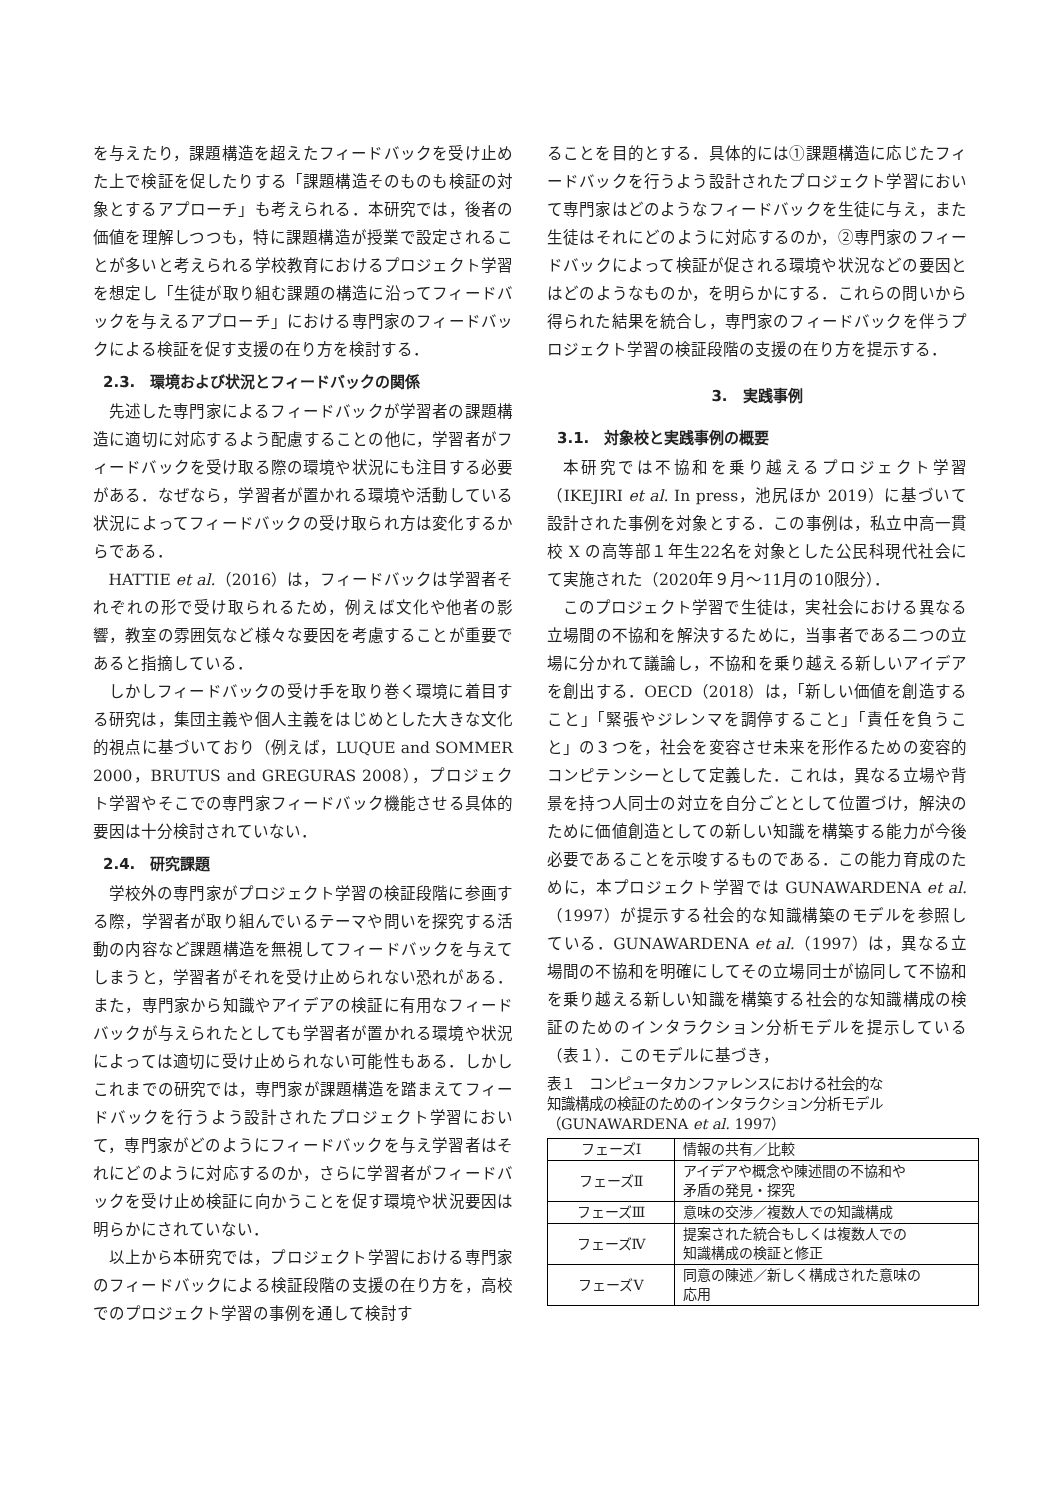を与えたり，課題構造を超えたフィードバックを受け止めた上で検証を促したりする「課題構造そのものも検証の対象とするアプローチ」も考えられる．本研究では，後者の価値を理解しつつも，特に課題構造が授業で設定されることが多いと考えられる学校教育におけるプロジェクト学習を想定し「生徒が取り組む課題の構造に沿ってフィードバックを与えるアプローチ」における専門家のフィードバックによる検証を促す支援の在り方を検討する．
2.3.　環境および状況とフィードバックの関係
先述した専門家によるフィードバックが学習者の課題構造に適切に対応するよう配慮することの他に，学習者がフィードバックを受け取る際の環境や状況にも注目する必要がある．なぜなら，学習者が置かれる環境や活動している状況によってフィードバックの受け取られ方は変化するからである．
HATTIE et al.（2016）は，フィードバックは学習者それぞれの形で受け取られるため，例えば文化や他者の影響，教室の雰囲気など様々な要因を考慮することが重要であると指摘している．
しかしフィードバックの受け手を取り巻く環境に着目する研究は，集団主義や個人主義をはじめとした大きな文化的視点に基づいており（例えば，LUQUE and SOMMER 2000，BRUTUS and GREGURAS 2008），プロジェクト学習やそこでの専門家フィードバック機能させる具体的要因は十分検討されていない．
2.4.　研究課題
学校外の専門家がプロジェクト学習の検証段階に参画する際，学習者が取り組んでいるテーマや問いを探究する活動の内容など課題構造を無視してフィードバックを与えてしまうと，学習者がそれを受け止められない恐れがある．また，専門家から知識やアイデアの検証に有用なフィードバックが与えられたとしても学習者が置かれる環境や状況によっては適切に受け止められない可能性もある．しかしこれまでの研究では，専門家が課題構造を踏まえてフィードバックを行うよう設計されたプロジェクト学習において，専門家がどのようにフィードバックを与え学習者はそれにどのように対応するのか，さらに学習者がフィードバックを受け止め検証に向かうことを促す環境や状況要因は明らかにされていない．
以上から本研究では，プロジェクト学習における専門家のフィードバックによる検証段階の支援の在り方を，高校でのプロジェクト学習の事例を通して検討す
ることを目的とする．具体的には①課題構造に応じたフィードバックを行うよう設計されたプロジェクト学習において専門家はどのようなフィードバックを生徒に与え，また生徒はそれにどのように対応するのか，②専門家のフィードバックによって検証が促される環境や状況などの要因とはどのようなものか，を明らかにする．これらの問いから得られた結果を統合し，専門家のフィードバックを伴うプロジェクト学習の検証段階の支援の在り方を提示する．
3.　実践事例
3.1.　対象校と実践事例の概要
本研究では不協和を乗り越えるプロジェクト学習（IKEJIRI et al. In press，池尻ほか 2019）に基づいて設計された事例を対象とする．この事例は，私立中高一貫校 X の高等部１年生22名を対象とした公民科現代社会にて実施された（2020年９月～11月の10限分）．
このプロジェクト学習で生徒は，実社会における異なる立場間の不協和を解決するために，当事者である二つの立場に分かれて議論し，不協和を乗り越える新しいアイデアを創出する．OECD（2018）は，「新しい価値を創造すること」「緊張やジレンマを調停すること」「責任を負うこと」の３つを，社会を変容させ未来を形作るための変容的コンピテンシーとして定義した．これは，異なる立場や背景を持つ人同士の対立を自分ごととして位置づけ，解決のために価値創造としての新しい知識を構築する能力が今後必要であることを示唆するものである．この能力育成のために，本プロジェクト学習では GUNAWARDENA et al.（1997）が提示する社会的な知識構築のモデルを参照している．GUNAWARDENA et al.（1997）は，異なる立場間の不協和を明確にしてその立場同士が協同して不協和を乗り越える新しい知識を構築する社会的な知識構成の検証のためのインタラクション分析モデルを提示している（表１）．このモデルに基づき，
表１　コンピュータカンファレンスにおける社会的な
知識構成の検証のためのインタラクション分析モデル
（GUNAWARDENA et al. 1997）
| フェーズⅠ | 情報の共有／比較 |
| フェーズⅡ | アイデアや概念や陳述間の不協和や 矛盾の発見・探究 |
| フェーズⅢ | 意味の交渉／複数人での知識構成 |
| フェーズⅣ | 提案された統合もしくは複数人での 知識構成の検証と修正 |
| フェーズⅤ | 同意の陳述／新しく構成された意味の 応用 |